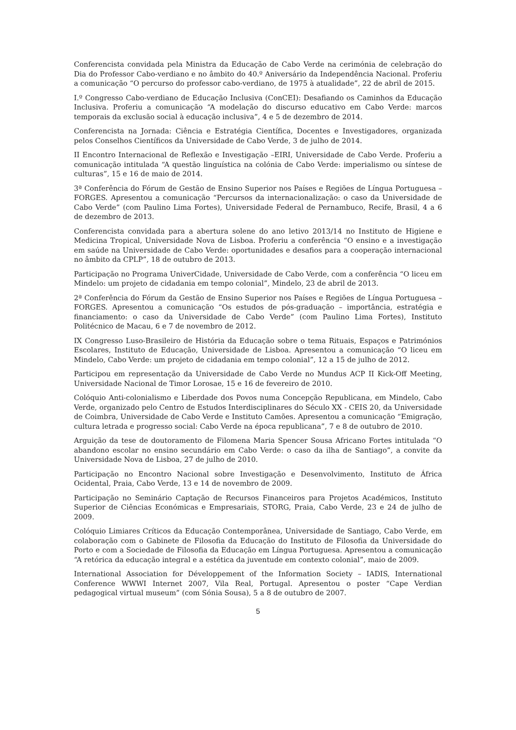Conferencista convidada pela Ministra da Educação de Cabo Verde na cerimónia de celebração do Dia do Professor Cabo-verdiano e no âmbito do 40.º Aniversário da Independência Nacional. Proferiu a comunicação “O percurso do professor cabo-verdiano, de 1975 à atualidade”, 22 de abril de 2015.
I.º Congresso Cabo-verdiano de Educação Inclusiva (ConCEI): Desafiando os Caminhos da Educação Inclusiva. Proferiu a comunicação “A modelação do discurso educativo em Cabo Verde: marcos temporais da exclusão social à educação inclusiva”, 4 e 5 de dezembro de 2014.
Conferencista na Jornada: Ciência e Estratégia Científica, Docentes e Investigadores, organizada pelos Conselhos Científicos da Universidade de Cabo Verde, 3 de julho de 2014.
II Encontro Internacional de Reflexão e Investigação –EIRI, Universidade de Cabo Verde. Proferiu a comunicação intitulada “A questão linguística na colónia de Cabo Verde: imperialismo ou síntese de culturas”, 15 e 16 de maio de 2014.
3ª Conferência do Fórum de Gestão de Ensino Superior nos Países e Regiões de Língua Portuguesa – FORGES. Apresentou a comunicação “Percursos da internacionalização: o caso da Universidade de Cabo Verde” (com Paulino Lima Fortes), Universidade Federal de Pernambuco, Recife, Brasil, 4 a 6 de dezembro de 2013.
Conferencista convidada para a abertura solene do ano letivo 2013/14 no Instituto de Higiene e Medicina Tropical, Universidade Nova de Lisboa. Proferiu a conferência “O ensino e a investigação em saúde na Universidade de Cabo Verde: oportunidades e desafios para a cooperação internacional no âmbito da CPLP”, 18 de outubro de 2013.
Participação no Programa UniverCidade, Universidade de Cabo Verde, com a conferência “O liceu em Mindelo: um projeto de cidadania em tempo colonial”, Mindelo, 23 de abril de 2013.
2ª Conferência do Fórum da Gestão de Ensino Superior nos Países e Regiões de Língua Portuguesa – FORGES. Apresentou a comunicação “Os estudos de pós-graduação – importância, estratégia e financiamento: o caso da Universidade de Cabo Verde” (com Paulino Lima Fortes), Instituto Politécnico de Macau, 6 e 7 de novembro de 2012.
IX Congresso Luso-Brasileiro de História da Educação sobre o tema Rituais, Espaços e Patrimónios Escolares, Instituto de Educação, Universidade de Lisboa. Apresentou a comunicação “O liceu em Mindelo, Cabo Verde: um projeto de cidadania em tempo colonial”, 12 a 15 de julho de 2012.
Participou em representação da Universidade de Cabo Verde no Mundus ACP II Kick-Off Meeting, Universidade Nacional de Timor Lorosae, 15 e 16 de fevereiro de 2010.
Colóquio Anti-colonialismo e Liberdade dos Povos numa Concepção Republicana, em Mindelo, Cabo Verde, organizado pelo Centro de Estudos Interdisciplinares do Século XX - CEIS 20, da Universidade de Coimbra, Universidade de Cabo Verde e Instituto Camões. Apresentou a comunicação “Emigração, cultura letrada e progresso social: Cabo Verde na época republicana”, 7 e 8 de outubro de 2010.
Arguição da tese de doutoramento de Filomena Maria Spencer Sousa Africano Fortes intitulada “O abandono escolar no ensino secundário em Cabo Verde: o caso da ilha de Santiago”, a convite da Universidade Nova de Lisboa, 27 de julho de 2010.
Participação no Encontro Nacional sobre Investigação e Desenvolvimento, Instituto de África Ocidental, Praia, Cabo Verde, 13 e 14 de novembro de 2009.
Participação no Seminário Captação de Recursos Financeiros para Projetos Académicos, Instituto Superior de Ciências Económicas e Empresariais, STORG, Praia, Cabo Verde, 23 e 24 de julho de 2009.
Colóquio Limiares Críticos da Educação Contemporânea, Universidade de Santiago, Cabo Verde, em colaboração com o Gabinete de Filosofia da Educação do Instituto de Filosofia da Universidade do Porto e com a Sociedade de Filosofia da Educação em Língua Portuguesa. Apresentou a comunicação “A retórica da educação integral e a estética da juventude em contexto colonial”, maio de 2009.
International Association for Développement of the Information Society – IADIS, International Conference WWWI Internet 2007, Vila Real, Portugal. Apresentou o poster “Cape Verdian pedagogical virtual museum” (com Sónia Sousa), 5 a 8 de outubro de 2007.
5